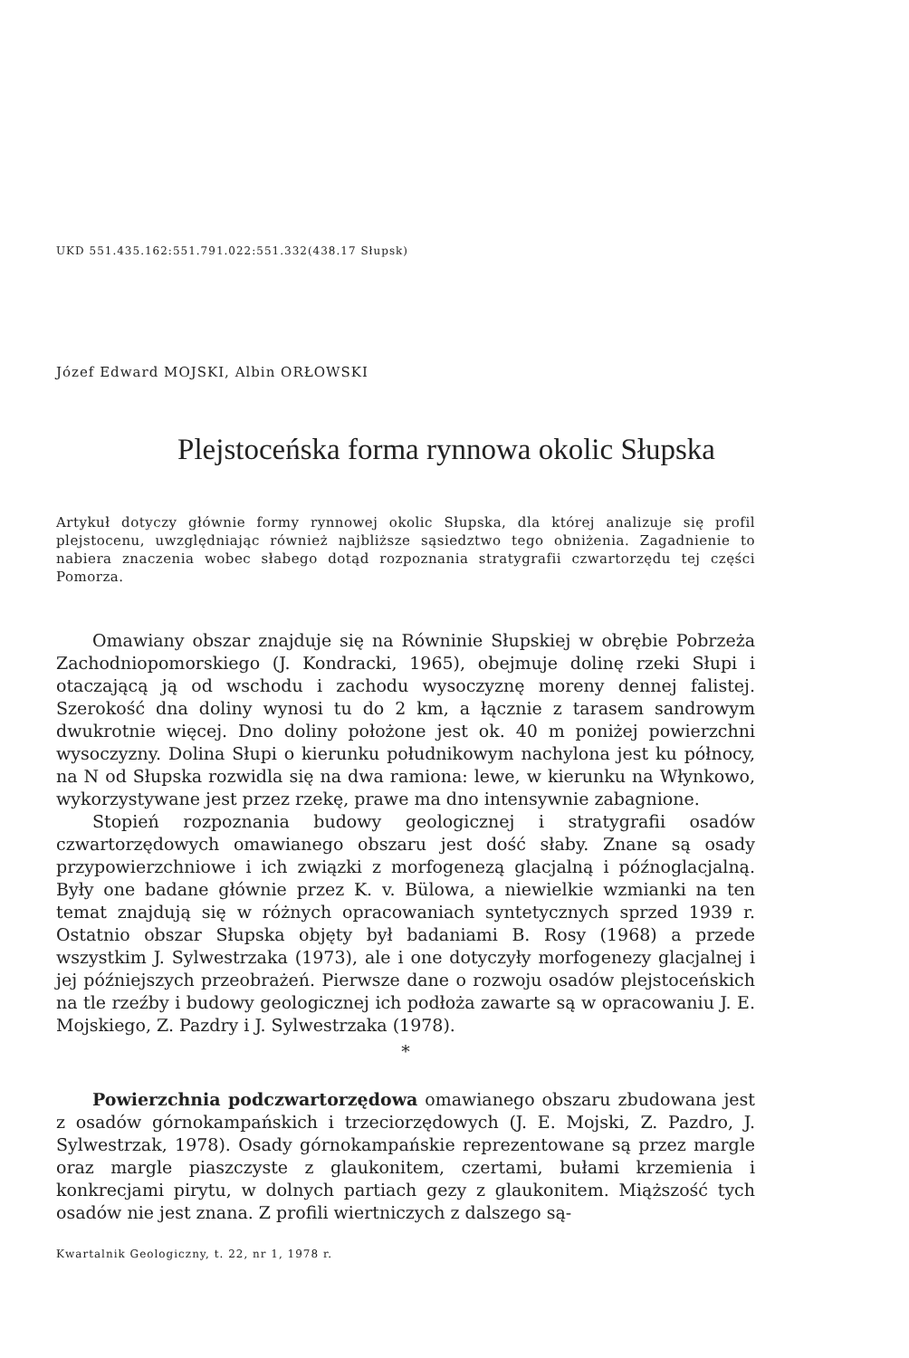UKD 551.435.162:551.791.022:551.332(438.17 Słupsk)
Józef Edward MOJSKI, Albin ORŁOWSKI
Plejstoceńska forma rynnowa okolic Słupska
Artykuł dotyczy głównie formy rynnowej okolic Słupska, dla której analizuje się profil plejstocenu, uwzględniając również najbliższe sąsiedztwo tego obniżenia. Zagadnienie to nabiera znaczenia wobec słabego dotąd rozpoznania stratygrafii czwartorzędu tej części Pomorza.
Omawiany obszar znajduje się na Równinie Słupskiej w obrębie Pobrzeża Zachodniopomorskiego (J. Kondracki, 1965), obejmuje dolinę rzeki Słupi i otaczającą ją od wschodu i zachodu wysoczyznę moreny dennej falistej. Szerokość dna doliny wynosi tu do 2 km, a łącznie z tarasem sandrowym dwukrotnie więcej. Dno doliny położone jest ok. 40 m poniżej powierzchni wysoczyzny. Dolina Słupi o kierunku południkowym nachylona jest ku północy, na N od Słupska rozwidla się na dwa ramiona: lewe, w kierunku na Włynkowo, wykorzystywane jest przez rzekę, prawe ma dno intensywnie zabagnione.
Stopień rozpoznania budowy geologicznej i stratygrafii osadów czwartorzędowych omawianego obszaru jest dość słaby. Znane są osady przypowierzchniowe i ich związki z morfogenezą glacjalną i późnoglacjalną. Były one badane głównie przez K. v. Bülowa, a niewielkie wzmianki na ten temat znajdują się w różnych opracowaniach syntetycznych sprzed 1939 r. Ostatnio obszar Słupska objęty był badaniami B. Rosy (1968) a przede wszystkim J. Sylwestrzaka (1973), ale i one dotyczyły morfogenezy glacjalnej i jej późniejszych przeobrażeń. Pierwsze dane o rozwoju osadów plejstoceńskich na tle rzeźby i budowy geologicznej ich podłoża zawarte są w opracowaniu J. E. Mojskiego, Z. Pazdry i J. Sylwestrzaka (1978).
*
Powierzchnia podczwartorzędowa omawianego obszaru zbudowana jest z osadów górnokampańskich i trzeciorzędowych (J. E. Mojski, Z. Pazdro, J. Sylwestrzak, 1978). Osady górnokampańskie reprezentowane są przez margle oraz margle piaszczyste z glaukonitem, czertami, bułami krzemienia i konkrecjami pirytu, w dolnych partiach gezy z glaukonitem. Miąższość tych osadów nie jest znana. Z profili wiertniczych z dalszego są-
Kwartalnik Geologiczny, t. 22, nr 1, 1978 r.